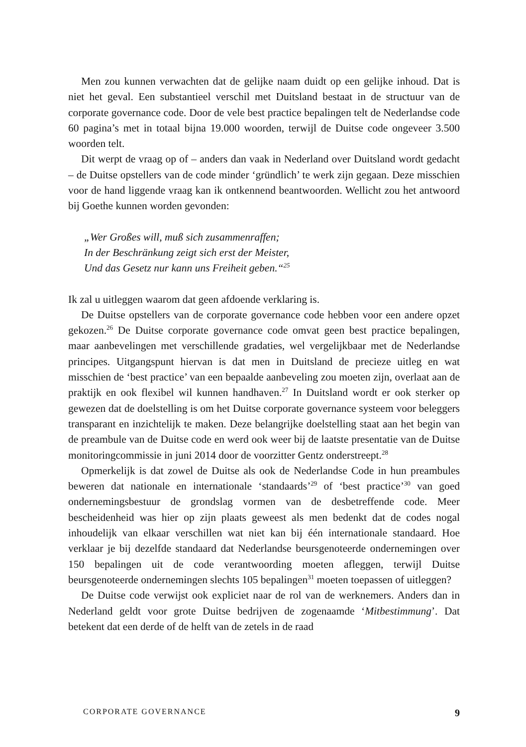Men zou kunnen verwachten dat de gelijke naam duidt op een gelijke inhoud. Dat is niet het geval. Een substantieel verschil met Duitsland bestaat in de structuur van de corporate governance code. Door de vele best practice bepalingen telt de Nederlandse code 60 pagina’s met in totaal bijna 19.000 woorden, terwijl de Duitse code ongeveer 3.500 woorden telt.
Dit werpt de vraag op of – anders dan vaak in Nederland over Duitsland wordt gedacht – de Duitse opstellers van de code minder ‘gründlich’ te werk zijn gegaan. Deze misschien voor de hand liggende vraag kan ik ontkennend beantwoorden. Wellicht zou het antwoord bij Goethe kunnen worden gevonden:
„Wer Großes will, muß sich zusammenraffen;
In der Beschränkung zeigt sich erst der Meister,
Und das Gesetz nur kann uns Freiheit geben.“<sup>25</sup>
Ik zal u uitleggen waarom dat geen afdoende verklaring is.
De Duitse opstellers van de corporate governance code hebben voor een andere opzet gekozen.<sup>26</sup> De Duitse corporate governance code omvat geen best practice bepalingen, maar aanbevelingen met verschillende gradaties, wel vergelijkbaar met de Nederlandse principes. Uitgangspunt hiervan is dat men in Duitsland de precieze uitleg en wat misschien de ‘best practice’ van een bepaalde aanbeveling zou moeten zijn, overlaat aan de praktijk en ook flexibel wil kunnen handhaven.<sup>27</sup> In Duitsland wordt er ook sterker op gewezen dat de doelstelling is om het Duitse corporate governance systeem voor beleggers transparant en inzichtelijk te maken. Deze belangrijke doelstelling staat aan het begin van de preambule van de Duitse code en werd ook weer bij de laatste presentatie van de Duitse monitoringcommissie in juni 2014 door de voorzitter Gentz onderstreept.<sup>28</sup>
Opmerkelijk is dat zowel de Duitse als ook de Nederlandse Code in hun preambules beweren dat nationale en internationale ‘standaards’<sup>29</sup> of ‘best practice’<sup>30</sup> van goed ondernemingsbestuur de grondslag vormen van de desbetreffende code. Meer bescheidenheid was hier op zijn plaats geweest als men bedenkt dat de codes nogal inhoudelijk van elkaar verschillen wat niet kan bij één internationale standaard. Hoe verklaar je bij dezelfde standaard dat Nederlandse beursgenoteerde ondernemingen over 150 bepalingen uit de code verantwoording moeten afleggen, terwijl Duitse beursgenoteerde ondernemingen slechts 105 bepalingen<sup>31</sup> moeten toepassen of uitleggen?
De Duitse code verwijst ook expliciet naar de rol van de werknemers. Anders dan in Nederland geldt voor grote Duitse bedrijven de zogenaamde ‘Mitbestimmung’. Dat betekent dat een derde of de helft van de zetels in de raad
CORPORATE GOVERNANCE 9